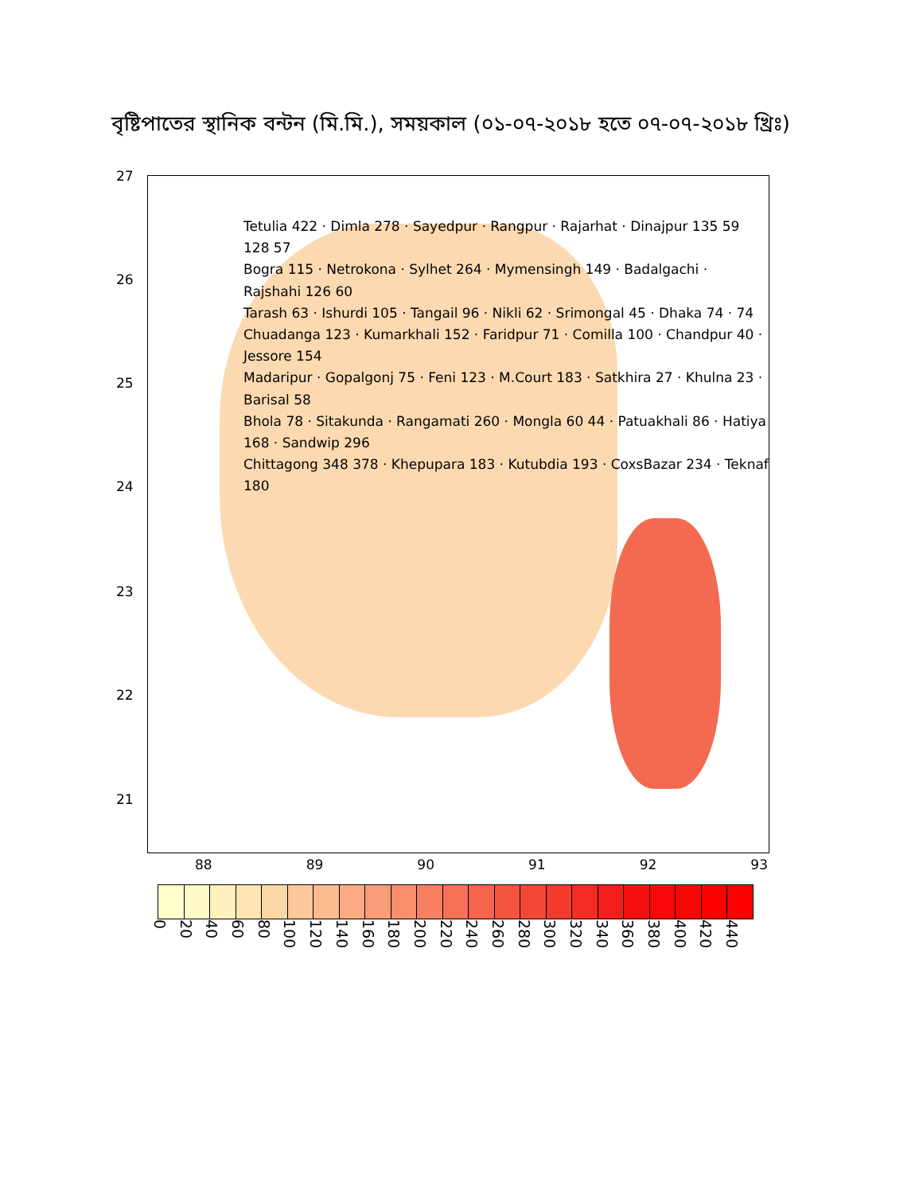বৃষ্টিপাতের স্থানিক বন্টন (মি.মি.), সময়কাল (০১-০৭-২০১৮ হতে ০৭-০৭-২০১৮ খ্রিঃ)
27
26
25
24
23
22
21
Tetulia 422 · Dimla 278 · Sayedpur · Rangpur · Rajarhat · Dinajpur 135 59 128 57
Bogra 115 · Netrokona · Sylhet 264 · Mymensingh 149 · Badalgachi · Rajshahi 126 60
Tarash 63 · Ishurdi 105 · Tangail 96 · Nikli 62 · Srimongal 45 · Dhaka 74 · 74
Chuadanga 123 · Kumarkhali 152 · Faridpur 71 · Comilla 100 · Chandpur 40 · Jessore 154
Madaripur · Gopalgonj 75 · Feni 123 · M.Court 183 · Satkhira 27 · Khulna 23 · Barisal 58
Bhola 78 · Sitakunda · Rangamati 260 · Mongla 60 44 · Patuakhali 86 · Hatiya 168 · Sandwip 296
Chittagong 348 378 · Khepupara 183 · Kutubdia 193 · CoxsBazar 234 · Teknaf 180
88 89 90 91 92 93
0 20 40 60 80 100 120 140 160 180 200 220 240 260 280 300 320 340 360 380 400 420 440